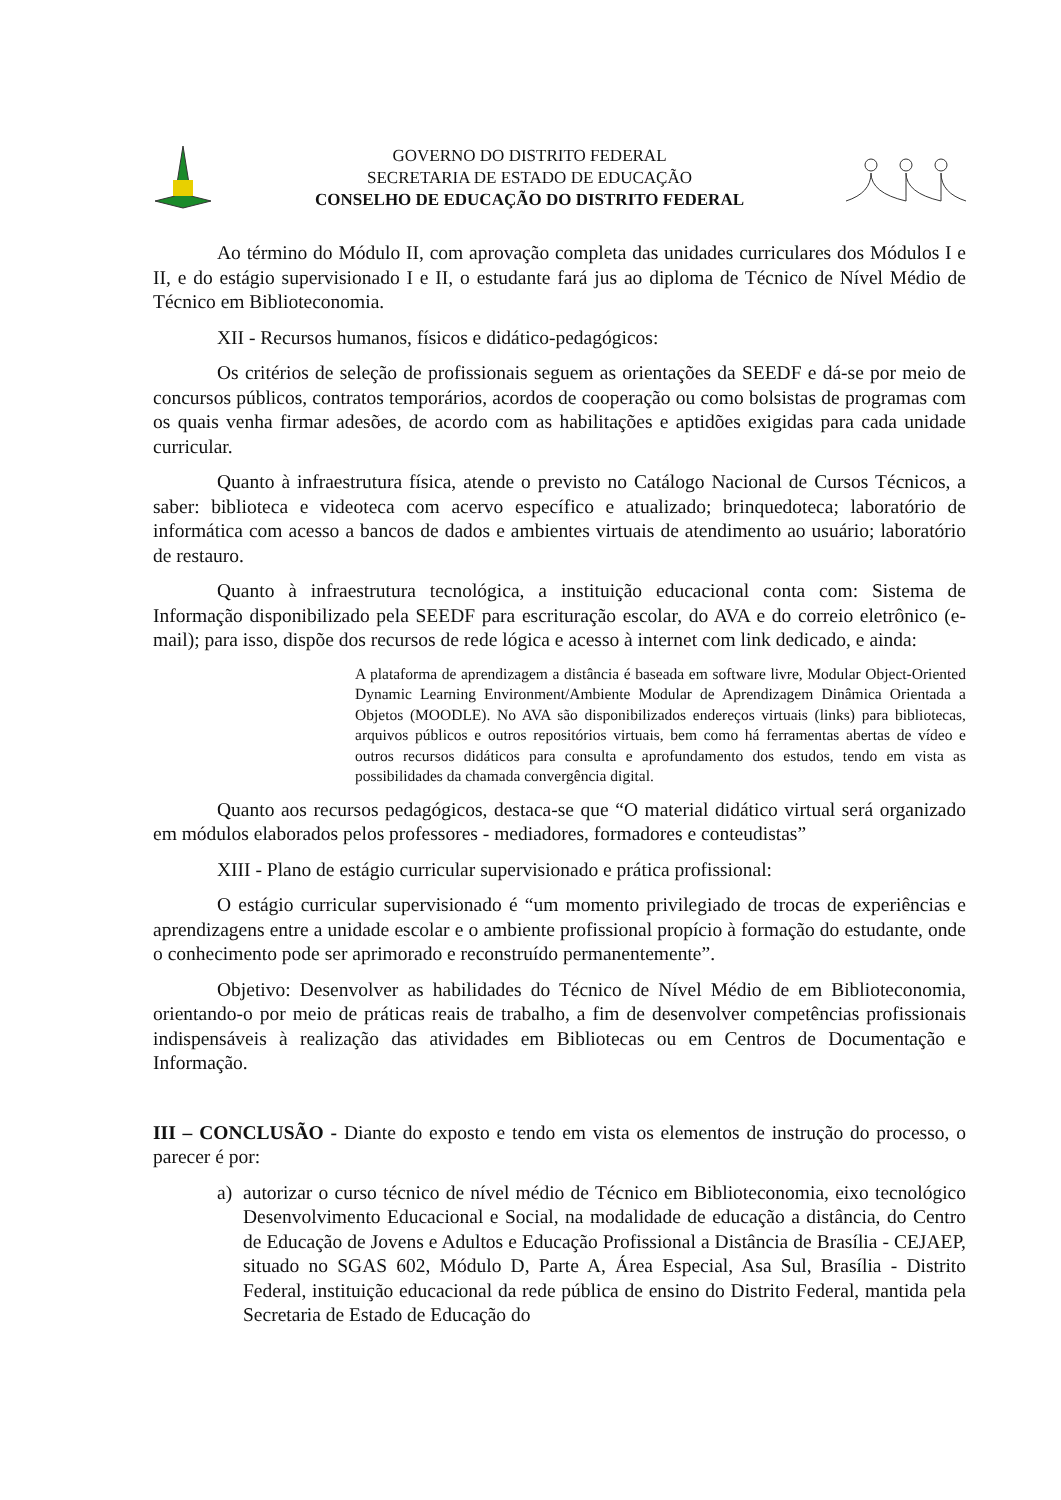GOVERNO DO DISTRITO FEDERAL
SECRETARIA DE ESTADO DE EDUCAÇÃO
CONSELHO DE EDUCAÇÃO DO DISTRITO FEDERAL
Ao término do Módulo II, com aprovação completa das unidades curriculares dos Módulos I e II, e do estágio supervisionado I e II, o estudante fará jus ao diploma de Técnico de Nível Médio de Técnico em Biblioteconomia.
XII - Recursos humanos, físicos e didático-pedagógicos:
Os critérios de seleção de profissionais seguem as orientações da SEEDF e dá-se por meio de concursos públicos, contratos temporários, acordos de cooperação ou como bolsistas de programas com os quais venha firmar adesões, de acordo com as habilitações e aptidões exigidas para cada unidade curricular.
Quanto à infraestrutura física, atende o previsto no Catálogo Nacional de Cursos Técnicos, a saber: biblioteca e videoteca com acervo específico e atualizado; brinquedoteca; laboratório de informática com acesso a bancos de dados e ambientes virtuais de atendimento ao usuário; laboratório de restauro.
Quanto à infraestrutura tecnológica, a instituição educacional conta com: Sistema de Informação disponibilizado pela SEEDF para escrituração escolar, do AVA e do correio eletrônico (e-mail); para isso, dispõe dos recursos de rede lógica e acesso à internet com link dedicado, e ainda:
A plataforma de aprendizagem a distância é baseada em software livre, Modular Object-Oriented Dynamic Learning Environment/Ambiente Modular de Aprendizagem Dinâmica Orientada a Objetos (MOODLE). No AVA são disponibilizados endereços virtuais (links) para bibliotecas, arquivos públicos e outros repositórios virtuais, bem como há ferramentas abertas de vídeo e outros recursos didáticos para consulta e aprofundamento dos estudos, tendo em vista as possibilidades da chamada convergência digital.
Quanto aos recursos pedagógicos, destaca-se que “O material didático virtual será organizado em módulos elaborados pelos professores - mediadores, formadores e conteudistas”
XIII - Plano de estágio curricular supervisionado e prática profissional:
O estágio curricular supervisionado é “um momento privilegiado de trocas de experiências e aprendizagens entre a unidade escolar e o ambiente profissional propício à formação do estudante, onde o conhecimento pode ser aprimorado e reconstruído permanentemente”.
Objetivo: Desenvolver as habilidades do Técnico de Nível Médio de em Biblioteconomia, orientando-o por meio de práticas reais de trabalho, a fim de desenvolver competências profissionais indispensáveis à realização das atividades em Bibliotecas ou em Centros de Documentação e Informação.
III – CONCLUSÃO - Diante do exposto e tendo em vista os elementos de instrução do processo, o parecer é por:
a) autorizar o curso técnico de nível médio de Técnico em Biblioteconomia, eixo tecnológico Desenvolvimento Educacional e Social, na modalidade de educação a distância, do Centro de Educação de Jovens e Adultos e Educação Profissional a Distância de Brasília - CEJAEP, situado no SGAS 602, Módulo D, Parte A, Área Especial, Asa Sul, Brasília - Distrito Federal, instituição educacional da rede pública de ensino do Distrito Federal, mantida pela Secretaria de Estado de Educação do